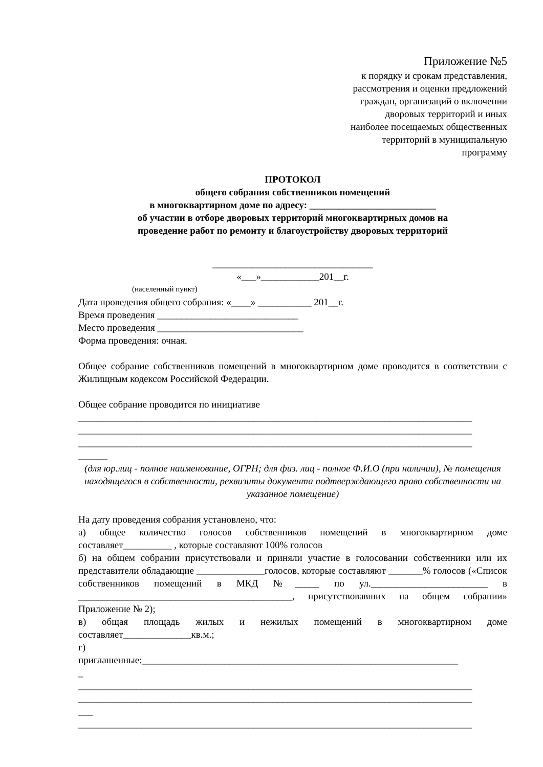Приложение №5
к порядку и срокам представления,
рассмотрения и оценки предложений
граждан, организаций о включении
дворовых территорий и иных
наиболее посещаемых общественных
территорий в муниципальную
программу
ПРОТОКОЛ
общего собрания собственников помещений
в многоквартирном доме по адресу: __________________________
об участии в отборе дворовых территорий многоквартирных домов на
проведение работ по ремонту и благоустройству дворовых территорий
_________________________________
«___»____________201__г.
(населенный пункт)
Дата проведения общего собрания: «____» ___________ 201__г.
Время проведения _____________________________
Место проведения ______________________________
Форма проведения: очная.
Общее собрание собственников помещений в многоквартирном доме проводится в соответствии с Жилищным кодексом Российской Федерации.
Общее собрание проводится по инициативе
_________________________________________________________________________________
_________________________________________________________________________________
_________________________________________________________________________________
______
(для юр.лиц - полное наименование, ОГРН; для физ. лиц - полное Ф.И.О (при наличии), № помещения находящегося в собственности, реквизиты документа подтверждающего право собственности на указанное помещение)
На дату проведения собрания установлено, что:
а) общее количество голосов собственников помещений в многоквартирном доме составляет__________ , которые составляют 100% голосов
б) на общем собрании присутствовали и приняли участие в голосовании собственники или их представители обладающие ______________голосов, которые составляют _______% голосов («Список собственников помещений в МКД №_____ по ул.________________________ в ____________________________________________, присутствовавших на общем собрании» Приложение № 2);
в) общая площадь жилых и нежилых помещений в многоквартирном доме составляет______________кв.м.;
г)
приглашенные:_________________________________________________________________
_
_________________________________________________________________________________
_________________________________________________________________________________
___
_________________________________________________________________________________